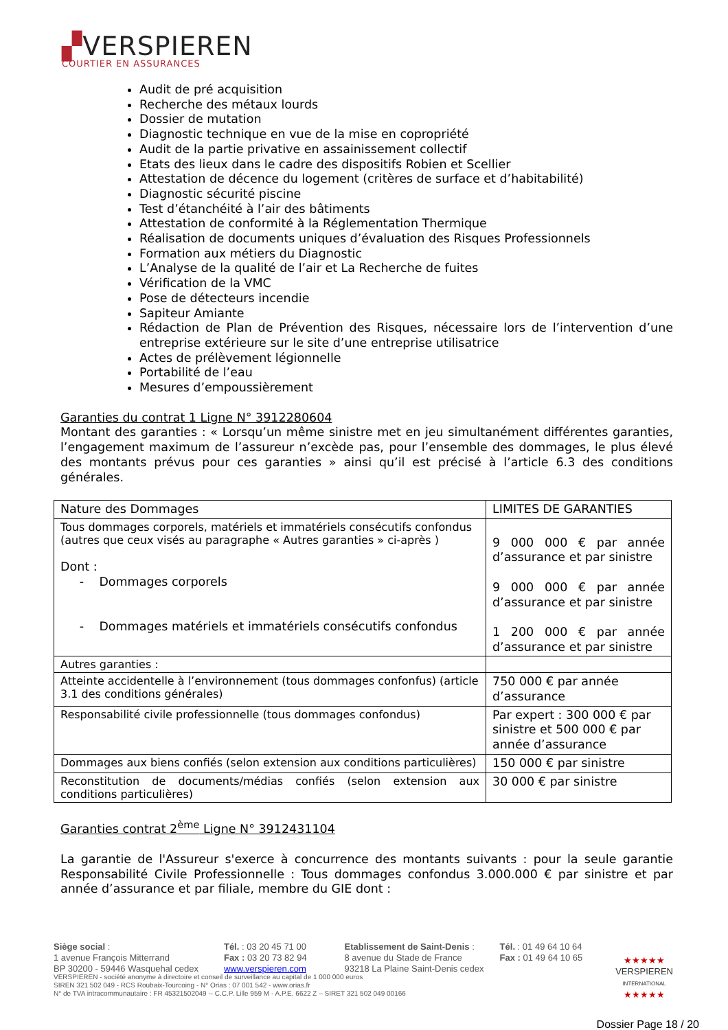▞VERSPIEREN
COURTIER EN ASSURANCES
Audit de pré acquisition
Recherche des métaux lourds
Dossier de mutation
Diagnostic technique en vue de la mise en copropriété
Audit de la partie privative en assainissement collectif
Etats des lieux dans le cadre des dispositifs Robien et Scellier
Attestation de décence du logement (critères de surface et d’habitabilité)
Diagnostic sécurité piscine
Test d’étanchéité à l’air des bâtiments
Attestation de conformité à la Réglementation Thermique
Réalisation de documents uniques d’évaluation des Risques Professionnels
Formation aux métiers du Diagnostic
L’Analyse de la qualité de l’air et La Recherche de fuites
Vérification de la VMC
Pose de détecteurs incendie
Sapiteur Amiante
Rédaction de Plan de Prévention des Risques, nécessaire lors de l’intervention d’une entreprise extérieure sur le site d’une entreprise utilisatrice
Actes de prélèvement légionnelle
Portabilité de l’eau
Mesures d’empoussièrement
Garanties du contrat 1 Ligne N° 3912280604
Montant des garanties : « Lorsqu’un même sinistre met en jeu simultanément différentes garanties, l’engagement maximum de l’assureur n’excède pas, pour l’ensemble des dommages, le plus élevé des montants prévus pour ces garanties » ainsi qu’il est précisé à l’article 6.3 des conditions générales.
| Nature des Dommages | LIMITES DE GARANTIES |
| Tous dommages corporels, matériels et immatériels consécutifs confondus (autres que ceux visés au paragraphe « Autres garanties » ci-après ) Dont : - Dommages corporels - Dommages matériels et immatériels consécutifs confondus | 9 000 000 € par année d’assurance et par sinistre 9 000 000 € par année d’assurance et par sinistre 1 200 000 € par année d’assurance et par sinistre |
| Autres garanties : | |
| Atteinte accidentelle à l’environnement (tous dommages confonfus) (article 3.1 des conditions générales) | 750 000 € par année d’assurance |
| Responsabilité civile professionnelle (tous dommages confondus) | Par expert : 300 000 € par sinistre et 500 000 € par année d’assurance |
| Dommages aux biens confiés (selon extension aux conditions particulières) | 150 000 € par sinistre |
| Reconstitution de documents/médias confiés (selon extension aux conditions particulières) | 30 000 € par sinistre |
Garanties contrat 2<sup>ème</sup> Ligne N° 3912431104
La garantie de l'Assureur s'exerce à concurrence des montants suivants : pour la seule garantie Responsabilité Civile Professionnelle : Tous dommages confondus 3.000.000 € par sinistre et par année d’assurance et par filiale, membre du GIE dont :
Siège social :
1 avenue François Mitterrand
BP 30200 - 59446 Wasquehal cedex
Tél. : 03 20 45 71 00
Fax : 03 20 73 82 94
www.verspieren.com
Etablissement de Saint-Denis :
8 avenue du Stade de France
93218 La Plaine Saint-Denis cedex
Tél. : 01 49 64 10 64
Fax : 01 49 64 10 65
★★★★★
VERSPIEREN
INTERNATIONAL
★★★★★
VERSPIEREN - société anonyme à directoire et conseil de surveillance au capital de 1 000 000 euros
SIREN 321 502 049 - RCS Roubaix-Tourcoing - N° Orias : 07 001 542 - www.orias.fr
N° de TVA intracommunautaire : FR 45321502049 -- C.C.P. Lille 959 M - A.P.E. 6622 Z – SIRET 321 502 049 00166
Dossier Page 18 / 20